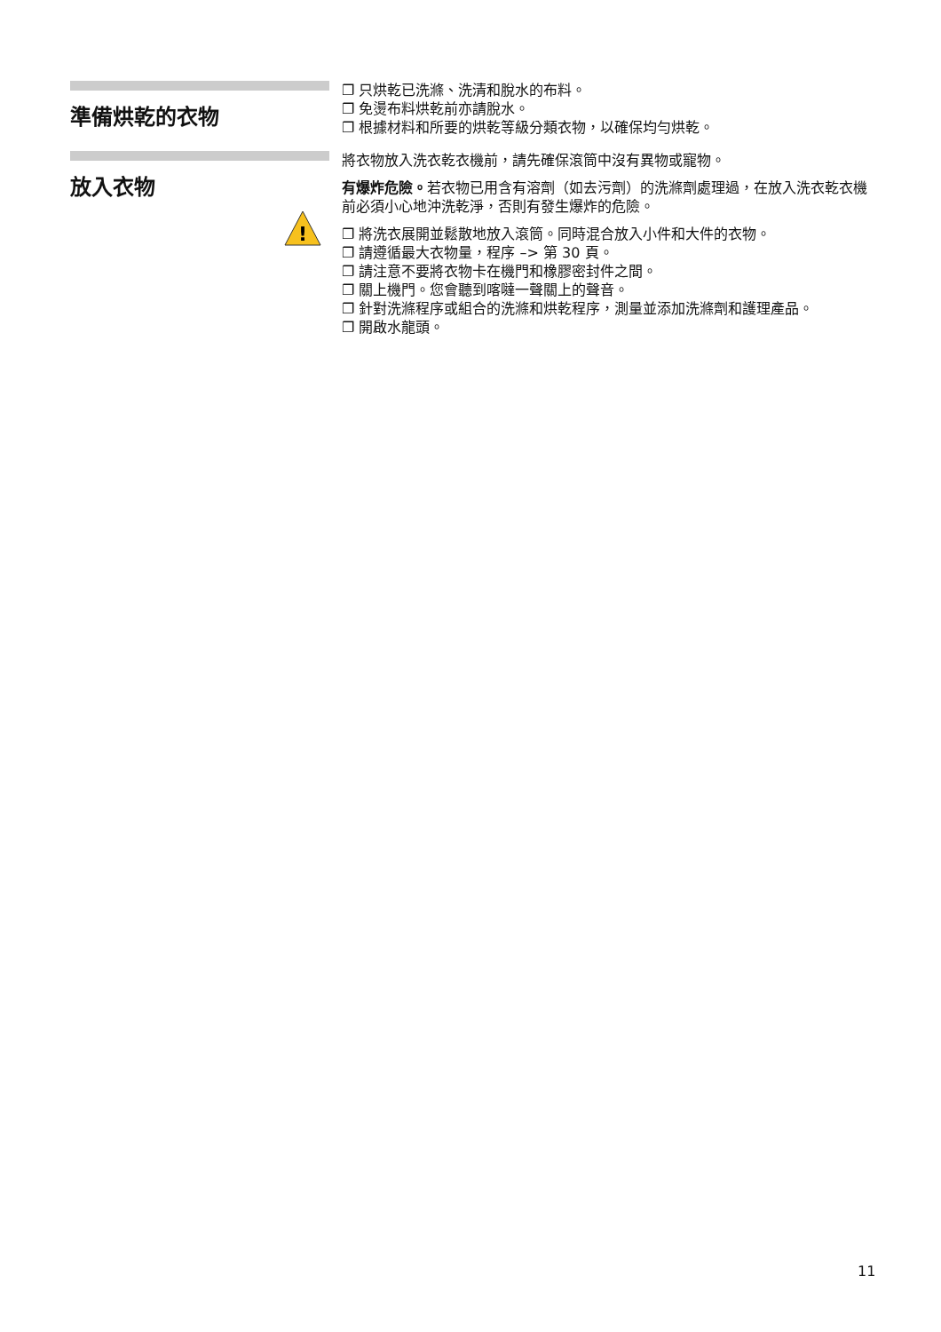準備烘乾的衣物
❐ 只烘乾已洗滌、洗清和脫水的布料。
❐ 免燙布料烘乾前亦請脫水。
❐ 根據材料和所要的烘乾等級分類衣物，以確保均勻烘乾。
放入衣物
!
將衣物放入洗衣乾衣機前，請先確保滾筒中沒有異物或寵物。
有爆炸危險。若衣物已用含有溶劑（如去污劑）的洗滌劑處理過，在放入洗衣乾衣機前必須小心地沖洗乾淨，否則有發生爆炸的危險。
❐ 將洗衣展開並鬆散地放入滾筒。同時混合放入小件和大件的衣物。
❐ 請遵循最大衣物量，程序 –> 第 30 頁。
❐ 請注意不要將衣物卡在機門和橡膠密封件之間。
❐ 關上機門。您會聽到喀噠一聲關上的聲音。
❐ 針對洗滌程序或組合的洗滌和烘乾程序，測量並添加洗滌劑和護理產品。
❐ 開啟水龍頭。
11